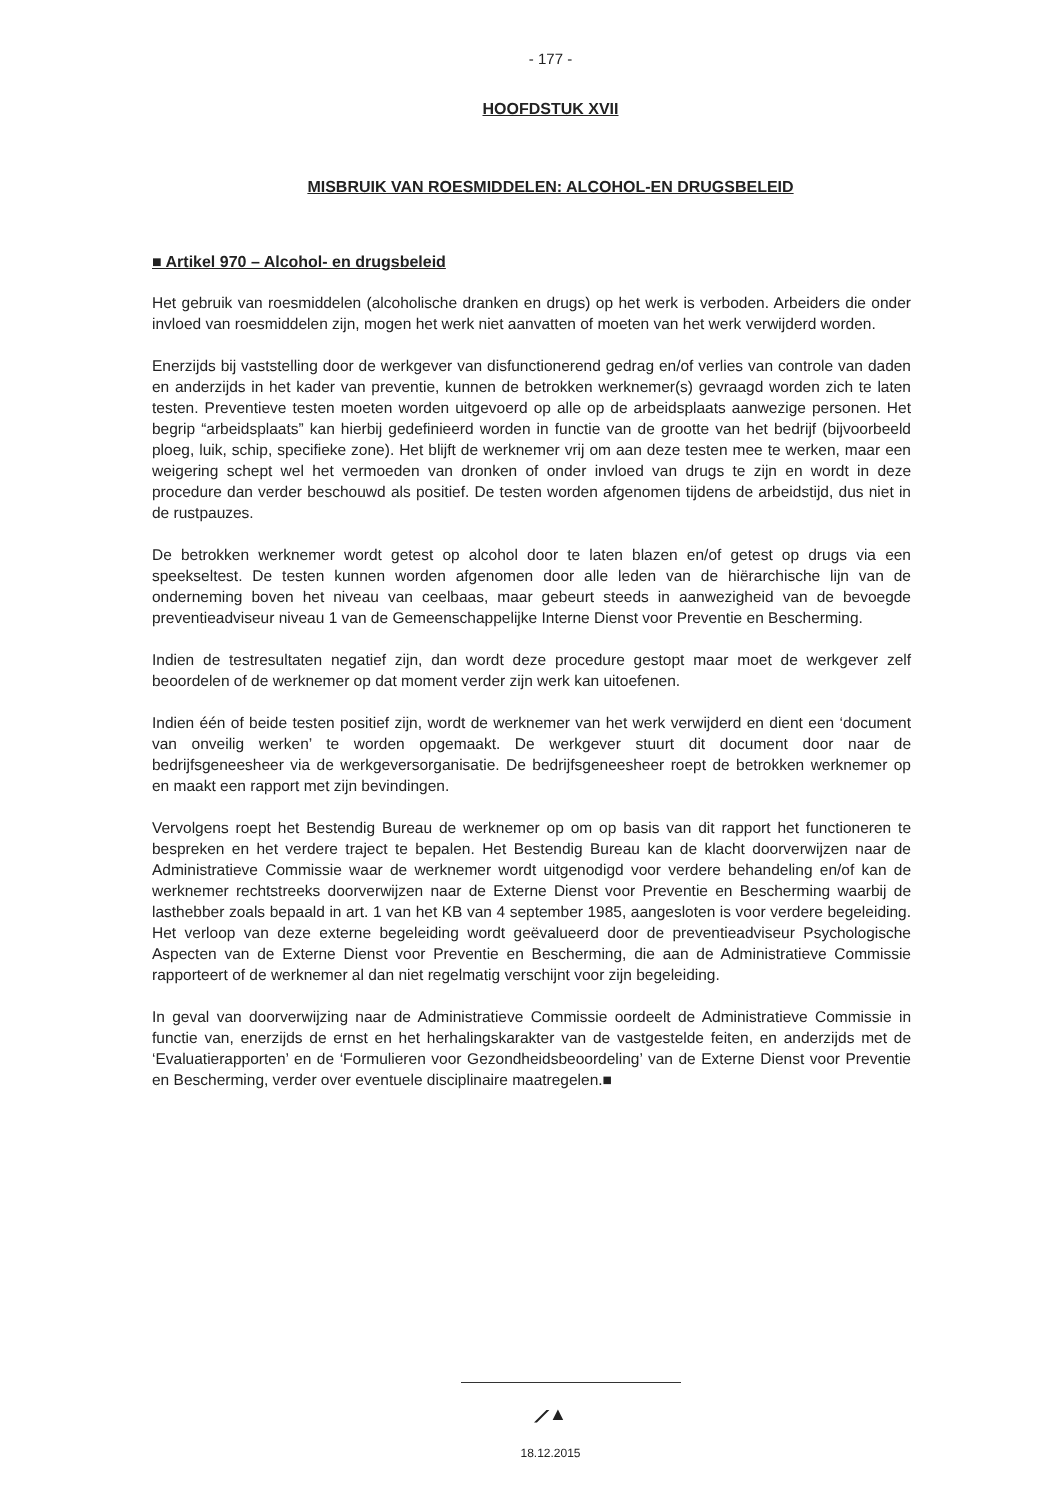- 177 -
HOOFDSTUK XVII
MISBRUIK VAN ROESMIDDELEN: ALCOHOL-EN DRUGSBELEID
■ Artikel 970 – Alcohol- en drugsbeleid
Het gebruik van roesmiddelen (alcoholische dranken en drugs) op het werk is verboden. Arbeiders die onder invloed van roesmiddelen zijn, mogen het werk niet aanvatten of moeten van het werk verwijderd worden.
Enerzijds bij vaststelling door de werkgever van disfunctionerend gedrag en/of verlies van controle van daden en anderzijds in het kader van preventie, kunnen de betrokken werknemer(s) gevraagd worden zich te laten testen. Preventieve testen moeten worden uitgevoerd op alle op de arbeidsplaats aanwezige personen. Het begrip “arbeidsplaats” kan hierbij gedefinieerd worden in functie van de grootte van het bedrijf (bijvoorbeeld ploeg, luik, schip, specifieke zone). Het blijft de werknemer vrij om aan deze testen mee te werken, maar een weigering schept wel het vermoeden van dronken of onder invloed van drugs te zijn en wordt in deze procedure dan verder beschouwd als positief. De testen worden afgenomen tijdens de arbeidstijd, dus niet in de rustpauzes.
De betrokken werknemer wordt getest op alcohol door te laten blazen en/of getest op drugs via een speekseltest. De testen kunnen worden afgenomen door alle leden van de hiërarchische lijn van de onderneming boven het niveau van ceelbaas, maar gebeurt steeds in aanwezigheid van de bevoegde preventieadviseur niveau 1 van de Gemeenschappelijke Interne Dienst voor Preventie en Bescherming.
Indien de testresultaten negatief zijn, dan wordt deze procedure gestopt maar moet de werkgever zelf beoordelen of de werknemer op dat moment verder zijn werk kan uitoefenen.
Indien één of beide testen positief zijn, wordt de werknemer van het werk verwijderd en dient een ‘document van onveilig werken’ te worden opgemaakt. De werkgever stuurt dit document door naar de bedrijfsgeneesheer via de werkgeversorganisatie. De bedrijfsgeneesheer roept de betrokken werknemer op en maakt een rapport met zijn bevindingen.
Vervolgens roept het Bestendig Bureau de werknemer op om op basis van dit rapport het functioneren te bespreken en het verdere traject te bepalen. Het Bestendig Bureau kan de klacht doorverwijzen naar de Administratieve Commissie waar de werknemer wordt uitgenodigd voor verdere behandeling en/of kan de werknemer rechtstreeks doorverwijzen naar de Externe Dienst voor Preventie en Bescherming waarbij de lasthebber zoals bepaald in art. 1 van het KB van 4 september 1985, aangesloten is voor verdere begeleiding. Het verloop van deze externe begeleiding wordt geëvalueerd door de preventieadviseur Psychologische Aspecten van de Externe Dienst voor Preventie en Bescherming, die aan de Administratieve Commissie rapporteert of de werknemer al dan niet regelmatig verschijnt voor zijn begeleiding.
In geval van doorverwijzing naar de Administratieve Commissie oordeelt de Administratieve Commissie in functie van, enerzijds de ernst en het herhalingskarakter van de vastgestelde feiten, en anderzijds met de ‘Evaluatierapporten’ en de ‘Formulieren voor Gezondheidsbeoordeling’ van de Externe Dienst voor Preventie en Bescherming, verder over eventuele disciplinaire maatregelen.■
⟋▲
18.12.2015